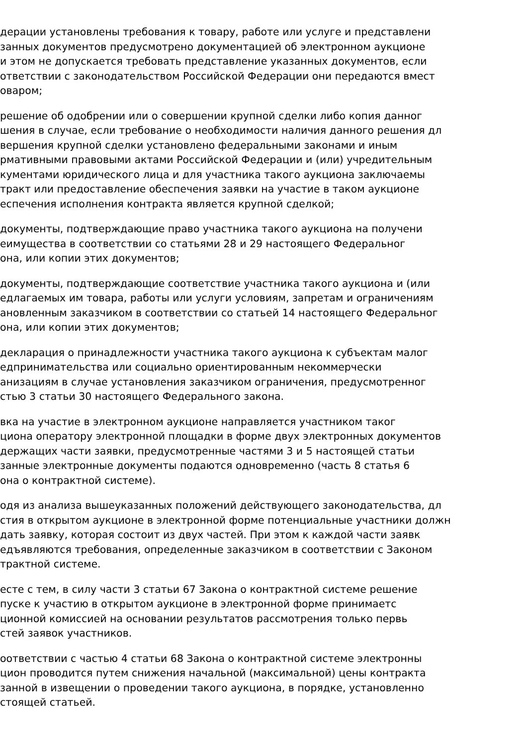дерации установлены требования к товару, работе или услуге и представлени
занных документов предусмотрено документацией об электронном аукционе
и этом не допускается требовать представление указанных документов, если
ответствии с законодательством Российской Федерации они передаются вмест
оваром;
решение об одобрении или о совершении крупной сделки либо копия данног
шения в случае, если требование о необходимости наличия данного решения дл
вершения крупной сделки установлено федеральными законами и иным
рмативными правовыми актами Российской Федерации и (или) учредительным
кументами юридического лица и для участника такого аукциона заключаемы
тракт или предоставление обеспечения заявки на участие в таком аукционе
еспечения исполнения контракта является крупной сделкой;
документы, подтверждающие право участника такого аукциона на получени
еимущества в соответствии со статьями 28 и 29 настоящего Федеральног
она, или копии этих документов;
документы, подтверждающие соответствие участника такого аукциона и (или
едлагаемых им товара, работы или услуги условиям, запретам и ограничениям
ановленным заказчиком в соответствии со статьей 14 настоящего Федеральног
она, или копии этих документов;
декларация о принадлежности участника такого аукциона к субъектам малог
едпринимательства или социально ориентированным некоммерчески
анизациям в случае установления заказчиком ограничения, предусмотренног
стью 3 статьи 30 настоящего Федерального закона.
вка на участие в электронном аукционе направляется участником таког
циона оператору электронной площадки в форме двух электронных документов
держащих части заявки, предусмотренные частями 3 и 5 настоящей статьи
занные электронные документы подаются одновременно (часть 8 статья 6
она о контрактной системе).
одя из анализа вышеуказанных положений действующего законодательства, дл
стия в открытом аукционе в электронной форме потенциальные участники должн
дать заявку, которая состоит из двух частей. При этом к каждой части заявк
едъявляются требования, определенные заказчиком в соответствии с Законом
трактной системе.
есте с тем, в силу части 3 статьи 67 Закона о контрактной системе решение
пуске к участию в открытом аукционе в электронной форме принимаетс
ционной комиссией на основании результатов рассмотрения только первь
стей заявок участников.
оответствии с частью 4 статьи 68 Закона о контрактной системе электронны
цион проводится путем снижения начальной (максимальной) цены контракта
занной в извещении о проведении такого аукциона, в порядке, установленно
стоящей статьей.